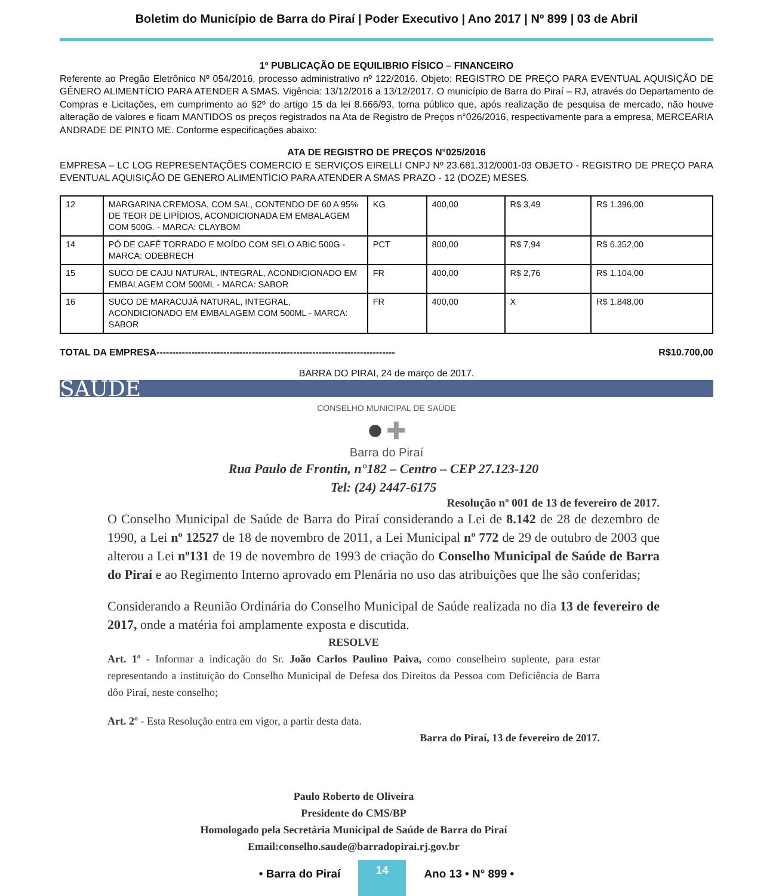Boletim do Município de Barra do Piraí | Poder Executivo | Ano 2017 | Nº 899 | 03 de Abril
1º PUBLICAÇÃO DE EQUILIBRIO FÍSICO – FINANCEIRO
Referente ao Pregão Eletrônico Nº 054/2016, processo administrativo nº 122/2016. Objeto: REGISTRO DE PREÇO PARA EVENTUAL AQUISIÇÃO DE GÊNERO ALIMENTÍCIO PARA ATENDER A SMAS. Vigência: 13/12/2016 a 13/12/2017. O município de Barra do Piraí – RJ, através do Departamento de Compras e Licitações, em cumprimento ao §2º do artigo 15 da lei 8.666/93, torna público que, após realização de pesquisa de mercado, não houve alteração de valores e ficam MANTIDOS os preços registrados na Ata de Registro de Preços n°026/2016, respectivamente para a empresa, MERCEARIA ANDRADE DE PINTO ME. Conforme especificações abaixo:
ATA DE REGISTRO DE PREÇOS N°025/2016
EMPRESA – LC LOG REPRESENTAÇÕES COMERCIO E SERVIÇOS EIRELLI CNPJ Nº 23.681.312/0001-03 OBJETO - REGISTRO DE PREÇO PARA EVENTUAL AQUISIÇÃO DE GENERO ALIMENTÍCIO PARA ATENDER A SMAS PRAZO - 12 (DOZE) MESES.
| 12 | MARGARINA CREMOSA, COM SAL, CONTENDO DE 60 A 95% DE TEOR DE LIPÍDIOS, ACONDICIONADA EM EMBALAGEM COM 500G. - MARCA: CLAYBOM | KG | 400,00 | R$ 3,49 | R$ 1.396,00 |
| 14 | PÓ DE CAFÉ TORRADO E MOÍDO COM SELO ABIC 500G - MARCA: ODEBRECH | PCT | 800,00 | R$ 7,94 | R$ 6.352,00 |
| 15 | SUCO DE CAJU NATURAL, INTEGRAL, ACONDICIONADO EM EMBALAGEM COM 500ML - MARCA: SABOR | FR | 400,00 | R$ 2,76 | R$ 1.104,00 |
| 16 | SUCO DE MARACUJÁ NATURAL, INTEGRAL, ACONDICIONADO EM EMBALAGEM COM 500ML - MARCA: SABOR | FR | 400,00 | X | R$ 1.848,00 |
TOTAL DA EMPRESA--------------------------------------------------------------------------- R$10.700,00
BARRA DO PIRAI, 24 de março de 2017.
SAÚDE
CONSELHO MUNICIPAL DE SAÚDE
● ✚
Barra do Piraí
Rua Paulo de Frontin, n°182 – Centro – CEP 27.123-120
Tel: (24) 2447-6175
Resolução nº 001 de 13 de fevereiro de 2017.
O Conselho Municipal de Saúde de Barra do Piraí considerando a Lei de 8.142 de 28 de dezembro de 1990, a Lei nº 12527 de 18 de novembro de 2011, a Lei Municipal nº 772 de 29 de outubro de 2003 que alterou a Lei nº131 de 19 de novembro de 1993 de criação do Conselho Municipal de Saúde de Barra do Piraí e ao Regimento Interno aprovado em Plenária no uso das atribuições que lhe são conferidas;
Considerando a Reunião Ordinária do Conselho Municipal de Saúde realizada no dia 13 de fevereiro de 2017, onde a matéria foi amplamente exposta e discutida.
RESOLVE
Art. 1º - Informar a indicação do Sr. João Carlos Paulino Paiva, como conselheiro suplente, para estar representando a instituição do Conselho Municipal de Defesa dos Direitos da Pessoa com Deficiência de Barra dôo Piraí, neste conselho;
Art. 2º - Esta Resolução entra em vigor, a partir desta data.
Barra do Piraí, 13 de fevereiro de 2017.
Paulo Roberto de Oliveira
Presidente do CMS/BP
Homologado pela Secretária Municipal de Saúde de Barra do Piraí
Email:conselho.saude@barradopirai.rj.gov.br
• Barra do Piraí
14
Ano 13 • N° 899 •